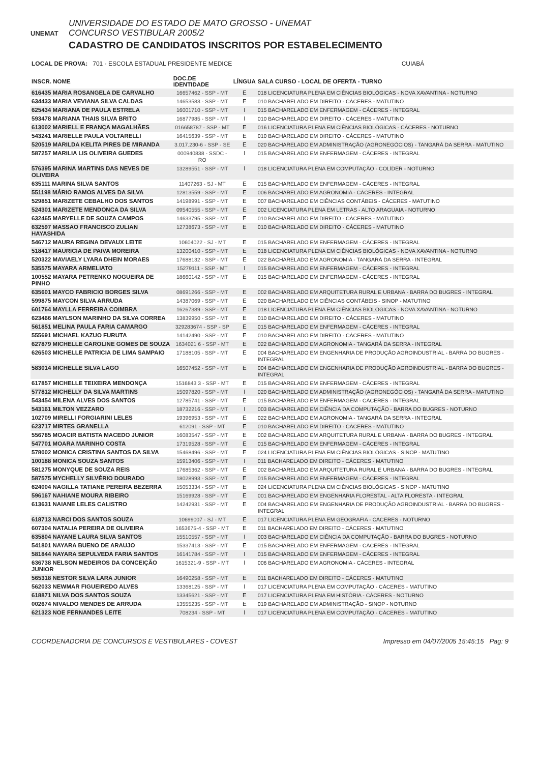UNEMAT
UNIVERSIDADE DO ESTADO DE MATO GROSSO - UNEMAT
CONCURSO VESTIBULAR 2005/2
CADASTRO DE CANDIDATOS INSCRITOS POR ESTABELECIMENTO
LOCAL DE PROVA: 701 - ESCOLA ESTADUAL PRESIDENTE MEDICE CUIABÁ
| INSCR. NOME | DOC.DE IDENTIDADE | LÍNGUA | SALA CURSO - LOCAL DE OFERTA - TURNO |
| --- | --- | --- | --- |
| 616435 MARIA ROSANGELA DE CARVALHO | 16657462 - SSP - MT | E | 018 LICENCIATURA PLENA EM CIÊNCIAS BIOLÓGICAS - NOVA XAVANTINA - NOTURNO |
| 634433 MARIA VEVIANA SILVA CALDAS | 14653583 - SSP - MT | E | 010 BACHARELADO EM DIREITO - CÁCERES - MATUTINO |
| 625434 MARIANA DE PAULA ESTRELA | 16001710 - SSP - MT | I | 015 BACHARELADO EM ENFERMAGEM - CÁCERES - INTEGRAL |
| 593478 MARIANA THAIS SILVA BRITO | 16877985 - SSP - MT | I | 010 BACHARELADO EM DIREITO - CÁCERES - MATUTINO |
| 613002 MARIELL E FRANÇA MAGALHÃES | 016658787 - SSP - MT | E | 016 LICENCIATURA PLENA EM CIÊNCIAS BIOLÓGICAS - CÁCERES - NOTURNO |
| 543241 MARIELLE PAULA VOLTARELLI | 16415639 - SSP - MT | E | 010 BACHARELADO EM DIREITO - CÁCERES - MATUTINO |
| 520519 MARILDA KELITA PIRES DE MIRANDA | 3.017.230-6 - SSP - SE | E | 020 BACHARELADO EM ADMINISTRAÇÃO (AGRONEGÓCIOS) - TANGARÁ DA SERRA - MATUTINO |
| 587257 MARILIA LIS OLIVEIRA GUEDES | 000940838 - SSDC - RO | I | 015 BACHARELADO EM ENFERMAGEM - CÁCERES - INTEGRAL |
| 576395 MARINA MARTINS DAS NEVES DE OLIVEIRA | 13289551 - SSP - MT | I | 018 LICENCIATURA PLENA EM COMPUTAÇÃO - COLÍDER - NOTURNO |
| 635111 MARINA SILVA SANTOS | 11407263 - SJ - MT | E | 015 BACHARELADO EM ENFERMAGEM - CÁCERES - INTEGRAL |
| 551198 MÁRIO RAMOS ALVES DA SILVA | 12813559 - SSP - MT | E | 006 BACHARELADO EM AGRONOMIA - CÁCERES - INTEGRAL |
| 529851 MARIZETE CEBALHO DOS SANTOS | 14198991 - SSP - MT | E | 007 BACHARELADO EM CIÊNCIAS CONTÁBEIS - CÁCERES - MATUTINO |
| 524301 MARIZETE MENDONCA DA SILVA | 09540555 - SSP - MT | E | 002 LICENCIATURA PLENA EM LETRAS - ALTO ARAGUAIA - NOTURNO |
| 632465 MARYELLE DE SOUZA CAMPOS | 14633795 - SSP - MT | E | 010 BACHARELADO EM DIREITO - CÁCERES - MATUTINO |
| 632597 MASSAO FRANCISCO ZULIAN HAYASHIDA | 12738673 - SSP - MT | E | 010 BACHARELADO EM DIREITO - CÁCERES - MATUTINO |
| 546712 MAURA REGINA DEVAUX LEITE | 10604022 - SJ - MT | E | 015 BACHARELADO EM ENFERMAGEM - CÁCERES - INTEGRAL |
| 518417 MAURICIA DE PAIVA MOREIRA | 13200410 - SSP - MT | E | 018 LICENCIATURA PLENA EM CIÊNCIAS BIOLÓGICAS - NOVA XAVANTINA - NOTURNO |
| 520322 MAVIAELY LYARA DHEIN MORAES | 17688132 - SSP - MT | E | 022 BACHARELADO EM AGRONOMIA - TANGARÁ DA SERRA - INTEGRAL |
| 535575 MAYARA ARMELIATO | 15279111 - SSP - MT | I | 015 BACHARELADO EM ENFERMAGEM - CÁCERES - INTEGRAL |
| 100552 MAYARA PETRENKO NOGUEIRA DE PINHO | 18660142 - SSP - MT | E | 015 BACHARELADO EM ENFERMAGEM - CÁCERES - INTEGRAL |
| 635601 MAYCO FABRICIO BORGES SILVA | 08691266 - SSP - MT | E | 002 BACHARELADO EM ARQUITETURA RURAL E URBANA - BARRA DO BUGRES - INTEGRAL |
| 599875 MAYCON SILVA ARRUDA | 14387069 - SSP - MT | E | 020 BACHARELADO EM CIÊNCIAS CONTÁBEIS - SINOP - MATUTINO |
| 601764 MAYLLA FERREIRA COIMBRA | 16267389 - SSP - MT | E | 018 LICENCIATURA PLENA EM CIÊNCIAS BIOLÓGICAS - NOVA XAVANTINA - NOTURNO |
| 623466 MAYLSON MARINHO DA SILVA CORREA | 13839950 - SSP - MT | E | 010 BACHARELADO EM DIREITO - CÁCERES - MATUTINO |
| 561851 MELINA PAULA FARIA CAMARGO | 329283674 - SSP - SP | E | 015 BACHARELADO EM ENFERMAGEM - CÁCERES - INTEGRAL |
| 555691 MICHAEL KAZUO FURUTA | 14142490 - SSP - MT | E | 010 BACHARELADO EM DIREITO - CÁCERES - MATUTINO |
| 627879 MICHELLE CAROLINE GOMES DE SOUZA | 1634021 6 - SSP - MT | E | 022 BACHARELADO EM AGRONOMIA - TANGARÁ DA SERRA - INTEGRAL |
| 626503 MICHELLE PATRICIA DE LIMA SAMPAIO | 17188105 - SSP - MT | E | 004 BACHARELADO EM ENGENHARIA DE PRODUÇÃO AGROINDUSTRIAL - BARRA DO BUGRES - INTEGRAL |
| 583014 MICHELLE SILVA LAGO | 16507452 - SSP - MT | E | 004 BACHARELADO EM ENGENHARIA DE PRODUÇÃO AGROINDUSTRIAL - BARRA DO BUGRES - INTEGRAL |
| 617857 MICHELLE TEIXEIRA MENDONÇA | 1516843 3 - SSP - MT | E | 015 BACHARELADO EM ENFERMAGEM - CÁCERES - INTEGRAL |
| 577812 MICHELLY DA SILVA MARTINS | 15097820 - SSP - MT | I | 020 BACHARELADO EM ADMINISTRAÇÃO (AGRONEGÓCIOS) - TANGARÁ DA SERRA - MATUTINO |
| 543454 MILENA ALVES DOS SANTOS | 12785741 - SSP - MT | E | 015 BACHARELADO EM ENFERMAGEM - CÁCERES - INTEGRAL |
| 543161 MILTON VEZZARO | 18732216 - SSP - MT | I | 003 BACHARELADO EM CIÊNCIA DA COMPUTAÇÃO - BARRA DO BUGRES - NOTURNO |
| 102709 MIRELLI FORGIARINI LELES | 19396953 - SSP - MT | E | 022 BACHARELADO EM AGRONOMIA - TANGARÁ DA SERRA - INTEGRAL |
| 623717 MIRTES GRANELLA | 612091 - SSP - MT | E | 010 BACHARELADO EM DIREITO - CÁCERES - MATUTINO |
| 556785 MOACIR BATISTA MACEDO JUNIOR | 16083547 - SSP - MT | E | 002 BACHARELADO EM ARQUITETURA RURAL E URBANA - BARRA DO BUGRES - INTEGRAL |
| 547701 MOARA MARINHO COSTA | 17319528 - SSP - MT | E | 015 BACHARELADO EM ENFERMAGEM - CÁCERES - INTEGRAL |
| 578002 MONICA CRISTINA SANTOS DA SILVA | 15468496 - SSP - MT | E | 024 LICENCIATURA PLENA EM CIÊNCIAS BIOLÓGICAS - SINOP - MATUTINO |
| 100188 MONICA SOUZA SANTOS | 15913406 - SSP - MT | I | 011 BACHARELADO EM DIREITO - CÁCERES - MATUTINO |
| 581275 MONYQUE DE SOUZA REIS | 17685362 - SSP - MT | E | 002 BACHARELADO EM ARQUITETURA RURAL E URBANA - BARRA DO BUGRES - INTEGRAL |
| 587575 MYCHELLY SILVÉRIO DOURADO | 18028993 - SSP - MT | E | 015 BACHARELADO EM ENFERMAGEM - CÁCERES - INTEGRAL |
| 624004 NAGILLA TATIANE PEREIRA BEZERRA | 15053334 - SSP - MT | E | 024 LICENCIATURA PLENA EM CIÊNCIAS BIOLÓGICAS - SINOP - MATUTINO |
| 596167 NAHIANE MOURA RIBEIRO | 15169928 - SSP - MT | E | 001 BACHARELADO EM ENGENHARIA FLORESTAL - ALTA FLORESTA - INTEGRAL |
| 613631 NAIANE LELES CALISTRO | 14242931 - SSP - MT | E | 004 BACHARELADO EM ENGENHARIA DE PRODUÇÃO AGROINDUSTRIAL - BARRA DO BUGRES - INTEGRAL |
| 618713 NARCI DOS SANTOS SOUZA | 10699007 - SJ - MT | E | 017 LICENCIATURA PLENA EM GEOGRAFIA - CÁCERES - NOTURNO |
| 607304 NATALIA PEREIRA DE OLIVEIRA | 1653675-4 - SSP - MT | E | 011 BACHARELADO EM DIREITO - CÁCERES - MATUTINO |
| 635804 NAYANE LAURA SILVA SANTOS | 15510557 - SSP - MT | I | 003 BACHARELADO EM CIÊNCIA DA COMPUTAÇÃO - BARRA DO BUGRES - NOTURNO |
| 541801 NAYARA BUENO DE ARAUJO | 15337413 - SSP - MT | E | 015 BACHARELADO EM ENFERMAGEM - CÁCERES - INTEGRAL |
| 581844 NAYARA SEPULVEDA FARIA SANTOS | 16141784 - SSP - MT | I | 015 BACHARELADO EM ENFERMAGEM - CÁCERES - INTEGRAL |
| 636738 NELSON MEDEIROS DA CONCEIÇÃO JUNIOR | 1615321-9 - SSP - MT | I | 006 BACHARELADO EM AGRONOMIA - CÁCERES - INTEGRAL |
| 565318 NESTOR SILVA LARA JUNIOR | 16490258 - SSP - MT | E | 011 BACHARELADO EM DIREITO - CÁCERES - MATUTINO |
| 562033 NEWMAR FIGUEIREDO ALVES | 13368125 - SSP - MT | I | 017 LICENCIATURA PLENA EM COMPUTAÇÃO - CÁCERES - MATUTINO |
| 618871 NILVA DOS SANTOS SOUZA | 13345621 - SSP - MT | E | 017 LICENCIATURA PLENA EM HISTÓRIA - CÁCERES - NOTURNO |
| 002674 NIVALDO MENDES DE ARRUDA | 13555235 - SSP - MT | E | 019 BACHARELADO EM ADMINISTRAÇÃO - SINOP - NOTURNO |
| 621323 NOE FERNANDES LEITE | 708234 - SSP - MT | I | 017 LICENCIATURA PLENA EM COMPUTAÇÃO - CÁCERES - MATUTINO |
COORDENADORIA DE CONCURSOS E VESTIBULARES - COVEST Impresso em 04/07/2005 15:45:15 Pag: 9